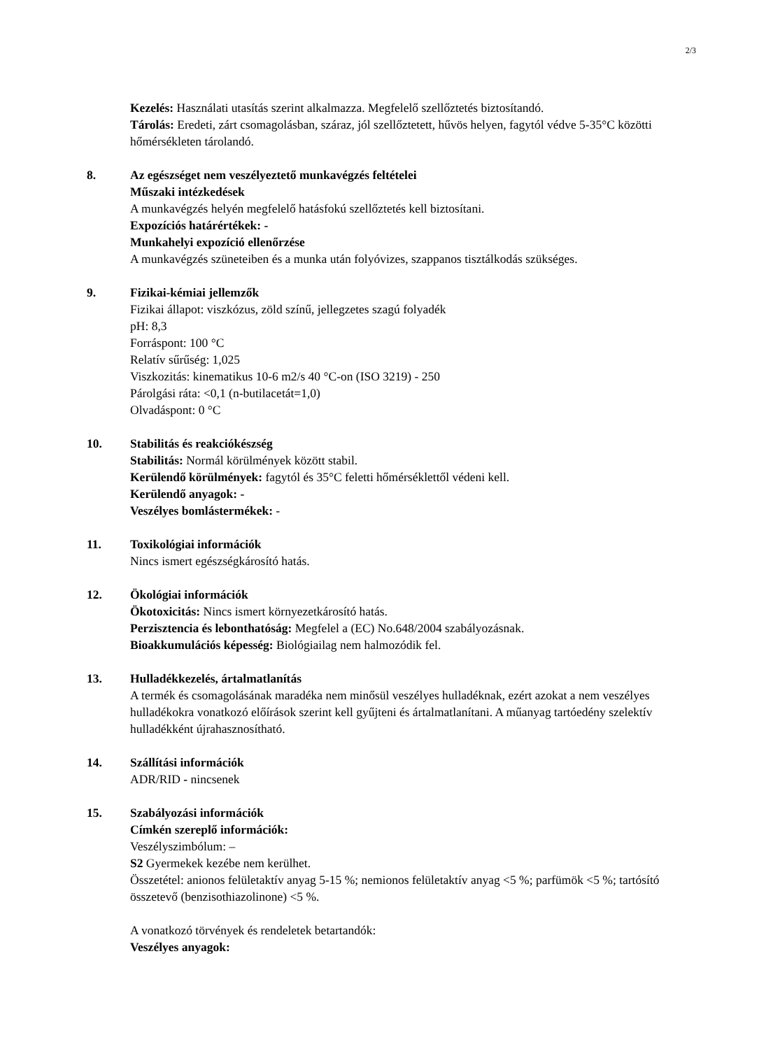2/3
Kezelés: Használati utasítás szerint alkalmazza. Megfelelő szellőztetés biztosítandó.
Tárolás: Eredeti, zárt csomagolásban, száraz, jól szellőztetett, hűvös helyen, fagytól védve 5-35°C közötti hőmérsékleten tárolandó.
8. Az egészséget nem veszélyeztető munkavégzés feltételei
Műszaki intézkedések
A munkavégzés helyén megfelelő hatásfokú szellőztetés kell biztosítani.
Expozíciós határértékek: -
Munkahelyi expozíció ellenőrzése
A munkavégzés szüneteiben és a munka után folyóvizes, szappanos tisztálkodás szükséges.
9. Fizikai-kémiai jellemzők
Fizikai állapot: viszkózus, zöld színű, jellegzetes szagú folyadék
pH: 8,3
Forráspont: 100 °C
Relatív sűrűség: 1,025
Viszkozitás: kinematikus 10-6 m2/s 40 °C-on (ISO 3219) - 250
Párolgási ráta: <0,1 (n-butilacetát=1,0)
Olvadáspont: 0 °C
10. Stabilitás és reakciókészség
Stabilitás: Normál körülmények között stabil.
Kerülendő körülmények: fagytól és 35°C feletti hőmérséklettől védeni kell.
Kerülendő anyagok: -
Veszélyes bomlástermékek: -
11. Toxikológiai információk
Nincs ismert egészségkárosító hatás.
12. Ökológiai információk
Ökotoxicitás: Nincs ismert környezetkárosító hatás.
Perzisztencia és lebonthatóság: Megfelel a (EC) No.648/2004 szabályozásnak.
Bioakkumulációs képesség: Biológiailag nem halmozódik fel.
13. Hulladékkezelés, ártalmatlanítás
A termék és csomagolásának maradéka nem minősül veszélyes hulladéknak, ezért azokat a nem veszélyes hulladékokra vonatkozó előírások szerint kell gyűjteni és ártalmatlanítani. A műanyag tartóedény szelektív hulladékként újrahasznosítható.
14. Szállítási információk
ADR/RID - nincsenek
15. Szabályozási információk
Címkén szereplő információk:
Veszélyszimbólum: –
S2 Gyermekek kezébe nem kerülhet.
Összetétel: anionos felületaktív anyag 5-15 %; nemionos felületaktív anyag <5 %; parfümök <5 %; tartósító összetevő (benzisothiazolinone) <5 %.
A vonatkozó törvények és rendeletek betartandók:
Veszélyes anyagok: